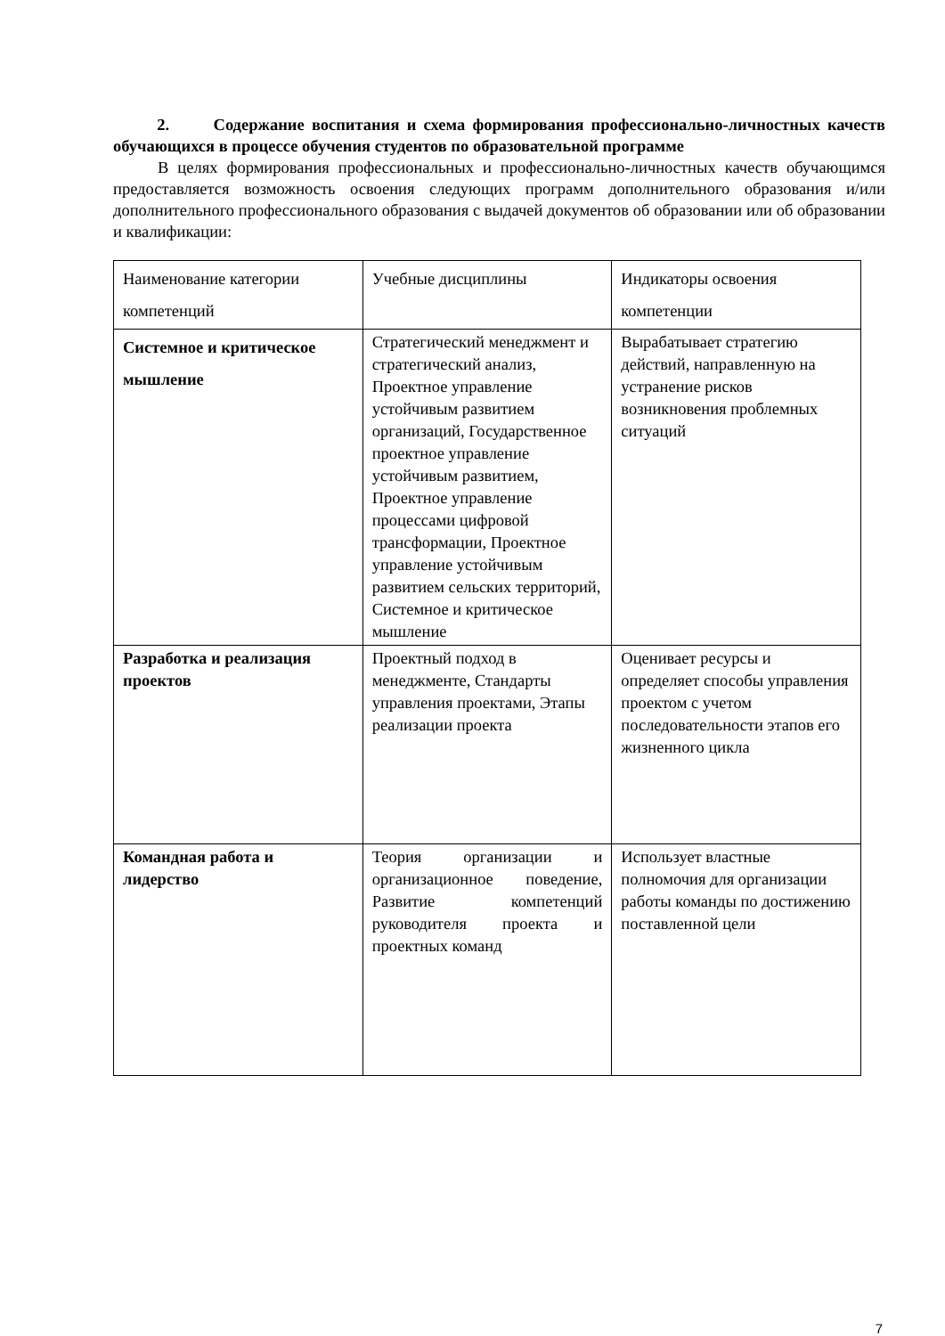2. Содержание воспитания и схема формирования профессионально-личностных качеств обучающихся в процессе обучения студентов по образовательной программе
В целях формирования профессиональных и профессионально-личностных качеств обучающимся предоставляется возможность освоения следующих программ дополнительного образования и/или дополнительного профессионального образования с выдачей документов об образовании или об образовании и квалификации:
| Наименование категории компетенций | Учебные дисциплины | Индикаторы освоения компетенции |
| Системное и критическое мышление | Стратегический менеджмент и стратегический анализ, Проектное управление устойчивым развитием организаций, Государственное проектное управление устойчивым развитием, Проектное управление процессами цифровой трансформации, Проектное управление устойчивым развитием сельских территорий, Системное и критическое мышление | Вырабатывает стратегию действий, направленную на устранение рисков возникновения проблемных ситуаций |
| Разработка и реализация проектов | Проектный подход в менеджменте, Стандарты управления проектами, Этапы реализации проекта | Оценивает ресурсы и определяет способы управления проектом с учетом последовательности этапов его жизненного цикла |
| Командная работа и лидерство | Теория организации и организационное поведение, Развитие компетенций руководителя проекта и проектных команд | Использует властные полномочия для организации работы команды по достижению поставленной цели |
7